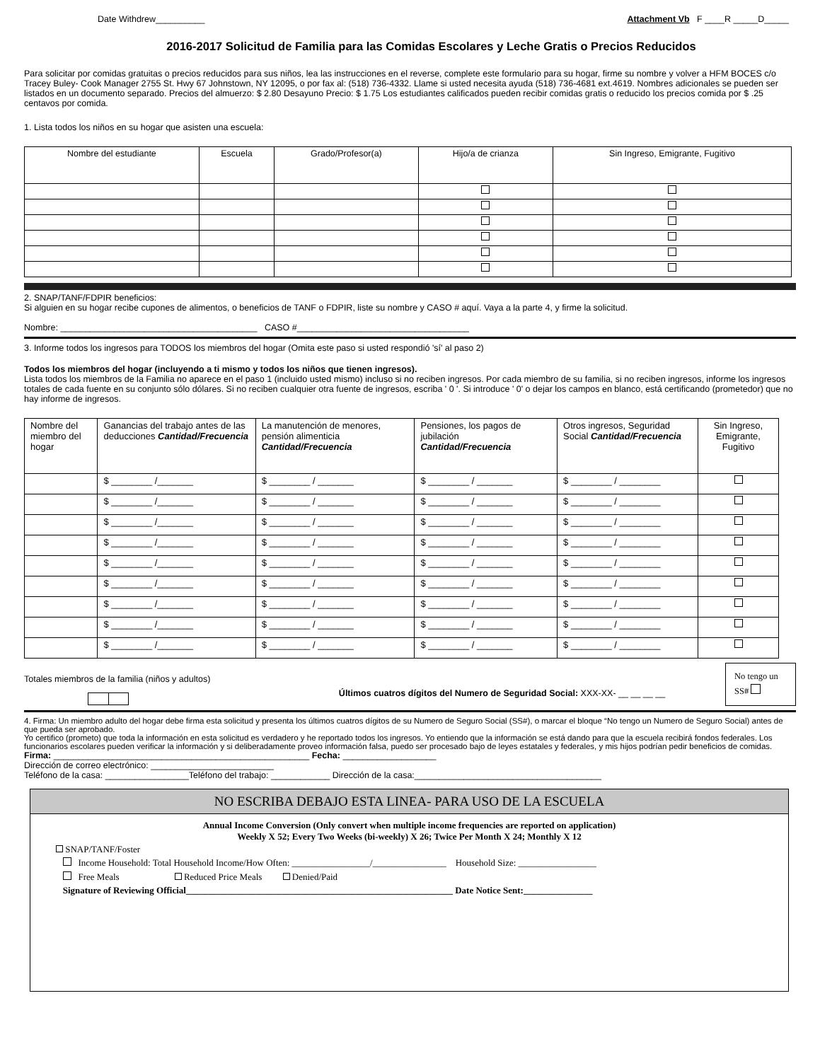Date Withdrew__________ Attachment Vb F ____R _____D_____
2016-2017 Solicitud de Familia para las Comidas Escolares y Leche Gratis o Precios Reducidos
Para solicitar por comidas gratuitas o precios reducidos para sus niños, lea las instrucciones en el reverse, complete este formulario para su hogar, firme su nombre y volver a HFM BOCES c/o Tracey Buley- Cook Manager 2755 St. Hwy 67 Johnstown, NY 12095, o por fax al: (518) 736-4332. Llame si usted necesita ayuda (518) 736-4681 ext.4619. Nombres adicionales se pueden ser listados en un documento separado. Precios del almuerzo: $ 2.80 Desayuno Precio: $ 1.75 Los estudiantes calificados pueden recibir comidas gratis o reducido los precios comida por $ .25 centavos por comida.
1. Lista todos los niños en su hogar que asisten una escuela:
| Nombre del estudiante | Escuela | Grado/Profesor(a) | Hijo/a de crianza | Sin Ingreso, Emigrante, Fugitivo |
| --- | --- | --- | --- | --- |
2. SNAP/TANF/FDPIR beneficios:
Si alguien en su hogar recibe cupones de alimentos, o beneficios de TANF o FDPIR, liste su nombre y CASO # aquí. Vaya a la parte 4, y firme la solicitud.
Nombre: ________________________________________ CASO #___________________________________
3. Informe todos los ingresos para TODOS los miembros del hogar (Omita este paso si usted respondió 'sí' al paso 2)
Todos los miembros del hogar (incluyendo a ti mismo y todos los niños que tienen ingresos).
Lista todos los miembros de la Familia no aparece en el paso 1 (incluido usted mismo) incluso si no reciben ingresos. Por cada miembro de su familia, si no reciben ingresos, informe los ingresos totales de cada fuente en su conjunto sólo dólares. Si no reciben cualquier otra fuente de ingresos, escriba ' 0 '. Si introduce ' 0' o dejar los campos en blanco, está certificando (prometedor) que no hay informe de ingresos.
| Nombre del miembro del hogar | Ganancias del trabajo antes de las deducciones Cantidad/Frecuencia | La manutención de menores, pensión alimenticia Cantidad/Frecuencia | Pensiones, los pagos de jubilación Cantidad/Frecuencia | Otros ingresos, Seguridad Social Cantidad/Frecuencia | Sin Ingreso, Emigrante, Fugitivo |
| --- | --- | --- | --- | --- | --- |
| | $ ________ /_______ | $ ________ / _______ | $ ________ / _______ | $ ________ / ________ | |
| | $ ________ /_______ | $ ________ / _______ | $ ________ / _______ | $ ________ / ________ | |
| | $ ________ /_______ | $ ________ / _______ | $ ________ / _______ | $ ________ / ________ | |
| | $ ________ /_______ | $ ________ / _______ | $ ________ / _______ | $ ________ / ________ | |
| | $ ________ /_______ | $ ________ / _______ | $ ________ / _______ | $ ________ / ________ | |
| | $ ________ /_______ | $ ________ / _______ | $ ________ / _______ | $ ________ / ________ | |
| | $ ________ /_______ | $ ________ / _______ | $ ________ / _______ | $ ________ / ________ | |
| | $ ________ /_______ | $ ________ / _______ | $ ________ / _______ | $ ________ / ________ | |
| | $ ________ /_______ | $ ________ / _______ | $ ________ / _______ | $ ________ / ________ | |
Totales miembros de la familia (niños y adultos)
Últimos cuatros dígitos del Numero de Seguridad Social: XXX-XX- __ __ __ __
No tengo un SS#
4. Firma: Un miembro adulto del hogar debe firma esta solicitud y presenta los últimos cuatros dígitos de su Numero de Seguro Social (SS#), o marcar el bloque “No tengo un Numero de Seguro Social) antes de que pueda ser aprobado.
Yo certifico (prometo) que toda la información en esta solicitud es verdadero y he reportado todos los ingresos. Yo entiendo que la información se está dando para que la escuela recibirá fondos federales. Los funcionarios escolares pueden verificar la información y si deliberadamente proveo información falsa, puedo ser procesado bajo de leyes estatales y federales, y mis hijos podrían pedir beneficios de comidas.
Firma: ____________________________________________________ Fecha: ___________________
Dirección de correo electrónico: _________________________
Teléfono de la casa: _________________Teléfono del trabajo: ____________ Dirección de la casa:______________________________________
NO ESCRIBA DEBAJO ESTA LINEA- PARA USO DE LA ESCUELA
Annual Income Conversion (Only convert when multiple income frequencies are reported on application)
Weekly X 52; Every Two Weeks (bi-weekly) X 26; Twice Per Month X 24; Monthly X 12
SNAP/TANF/Foster
Income Household: Total Household Income/How Often: _________________/________________ Household Size: _________________
Free Meals Reduced Price Meals Denied/Paid
Signature of Reviewing Official__________________________________________________________ Date Notice Sent:_______________